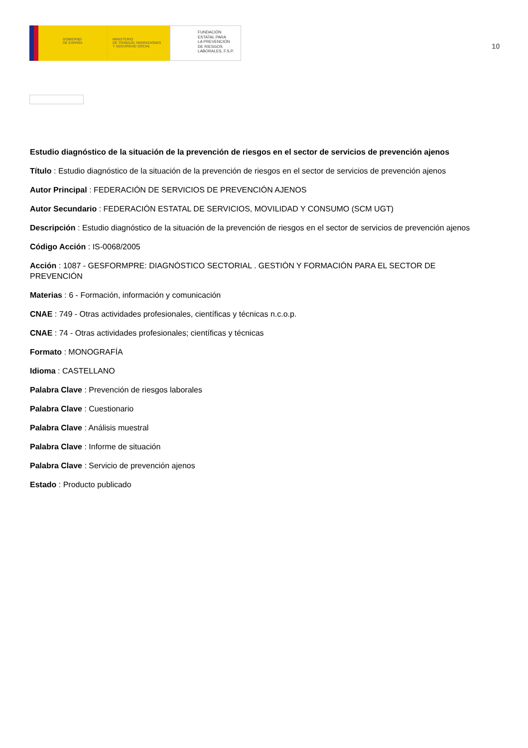GOBIERNO
DE ESPAÑA
MINISTERIO
DE TRABAJO, MIGRACIONES
Y SEGURIDAD SOCIAL
FUNDACIÓN
ESTATAL PARA
LA PREVENCIÓN
DE RIESGOS
LABORALES, F.S.P.
10
Estudio diagnóstico de la situación de la prevención de riesgos en el sector de servicios de prevención ajenos
Título : Estudio diagnóstico de la situación de la prevención de riesgos en el sector de servicios de prevención ajenos
Autor Principal : FEDERACIÓN DE SERVICIOS DE PREVENCIÓN AJENOS
Autor Secundario : FEDERACIÓN ESTATAL DE SERVICIOS, MOVILIDAD Y CONSUMO (SCM UGT)
Descripción : Estudio diagnóstico de la situación de la prevención de riesgos en el sector de servicios de prevención ajenos
Código Acción : IS-0068/2005
Acción : 1087 - GESFORMPRE: DIAGNÓSTICO SECTORIAL . GESTIÓN Y FORMACIÓN PARA EL SECTOR DE PREVENCIÓN
Materias : 6 - Formación, información y comunicación
CNAE : 749 - Otras actividades profesionales, científicas y técnicas n.c.o.p.
CNAE : 74 - Otras actividades profesionales; científicas y técnicas
Formato : MONOGRAFÍA
Idioma : CASTELLANO
Palabra Clave : Prevención de riesgos laborales
Palabra Clave : Cuestionario
Palabra Clave : Análisis muestral
Palabra Clave : Informe de situación
Palabra Clave : Servicio de prevención ajenos
Estado : Producto publicado